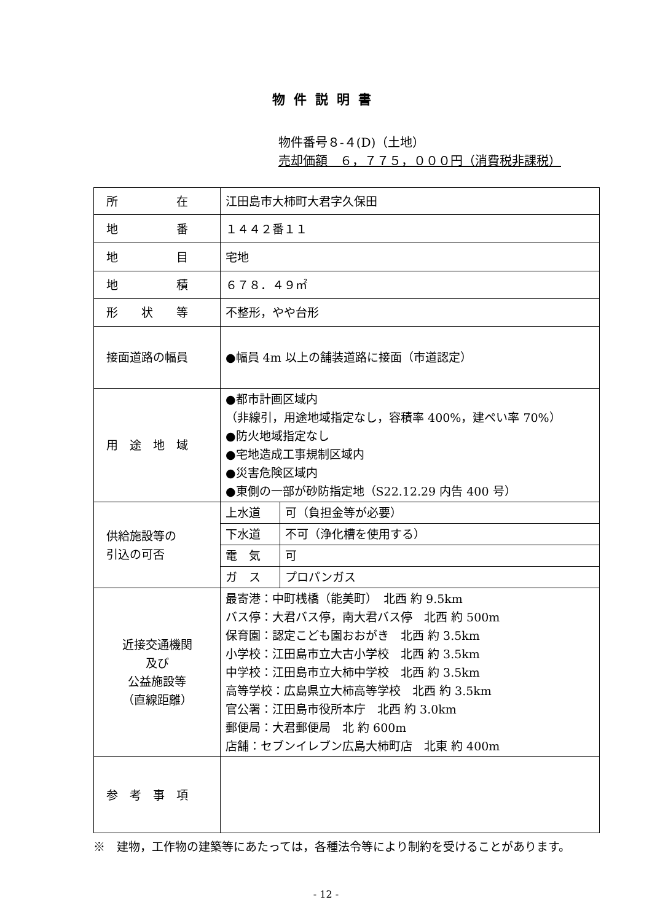物件説明書
物件番号８-４(D)（土地）
売却価額　６，７７５，０００円（消費税非課税）
| 所 在 | 江田島市大柿町大君字久保田 | |
| 地 番 | １４４２番１１ | |
| 地 目 | 宅地 | |
| 地 積 | ６７８．４９㎡ | |
| 形 状 等 | 不整形，やや台形 | |
| 接面道路の幅員 | ●幅員 4m 以上の舗装道路に接面（市道認定） | |
| 用 途 地 域 | ●都市計画区域内 （非線引，用途地域指定なし，容積率 400%，建ぺい率 70%） ●防火地域指定なし ●宅地造成工事規制区域内 ●災害危険区域内 ●東側の一部が砂防指定地（S22.12.29 内告 400 号） | |
| 供給施設等の 引込の可否 | 上水道 | 可（負担金等が必要） |
| | 下水道 | 不可（浄化槽を使用する） |
| | 電 気 | 可 |
| | ガ ス | プロパンガス |
| 近接交通機関 及び 公益施設等 （直線距離） | 最寄港：中町桟橋（能美町） 北西 約 9.5km バス停：大君バス停，南大君バス停 北西 約 500m 保育園：認定こども園おおがき 北西 約 3.5km 小学校：江田島市立大古小学校 北西 約 3.5km 中学校：江田島市立大柿中学校 北西 約 3.5km 高等学校：広島県立大柿高等学校 北西 約 3.5km 官公署：江田島市役所本庁 北西 約 3.0km 郵便局：大君郵便局 北 約 600m 店舗：セブンイレブン広島大柿町店 北東 約 400m | |
| 参 考 事 項 | | |
※　建物，工作物の建築等にあたっては，各種法令等により制約を受けることがあります。
- 12 -